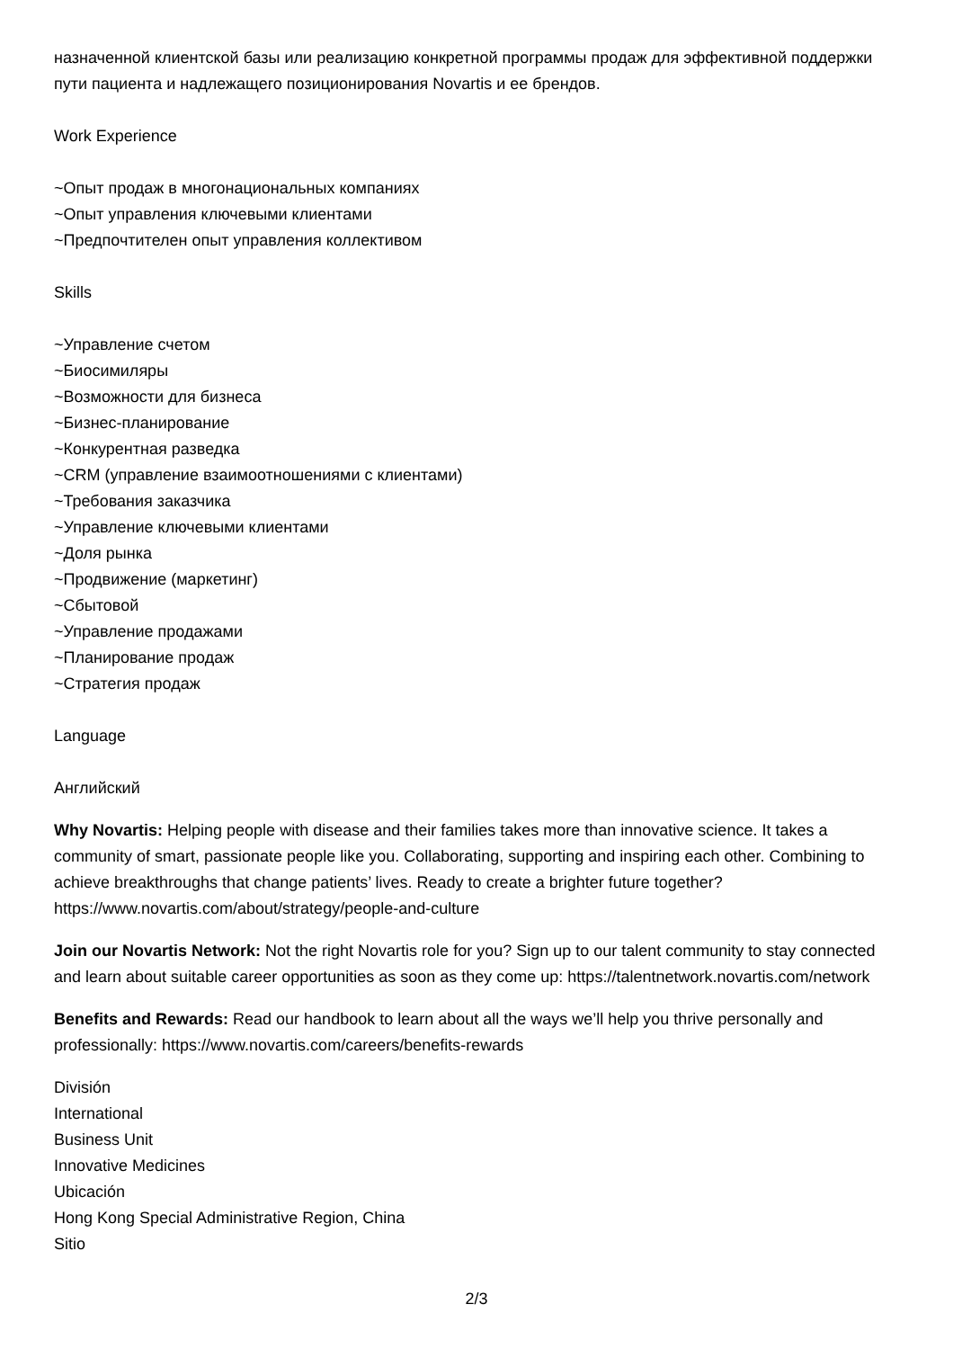назначенной клиентской базы или реализацию конкретной программы продаж для эффективной поддержки пути пациента и надлежащего позиционирования Novartis и ее брендов.
Work Experience
~Опыт продаж в многонациональных компаниях
~Опыт управления ключевыми клиентами
~Предпочтителен опыт управления коллективом
Skills
~Управление счетом
~Биосимиляры
~Возможности для бизнеса
~Бизнес-планирование
~Конкурентная разведка
~CRM (управление взаимоотношениями с клиентами)
~Требования заказчика
~Управление ключевыми клиентами
~Доля рынка
~Продвижение (маркетинг)
~Сбытовой
~Управление продажами
~Планирование продаж
~Стратегия продаж
Language
Английский
Why Novartis: Helping people with disease and their families takes more than innovative science. It takes a community of smart, passionate people like you. Collaborating, supporting and inspiring each other. Combining to achieve breakthroughs that change patients’ lives. Ready to create a brighter future together? https://www.novartis.com/about/strategy/people-and-culture
Join our Novartis Network: Not the right Novartis role for you? Sign up to our talent community to stay connected and learn about suitable career opportunities as soon as they come up: https://talentnetwork.novartis.com/network
Benefits and Rewards: Read our handbook to learn about all the ways we’ll help you thrive personally and professionally: https://www.novartis.com/careers/benefits-rewards
División
International
Business Unit
Innovative Medicines
Ubicación
Hong Kong Special Administrative Region, China
Sitio
2/3